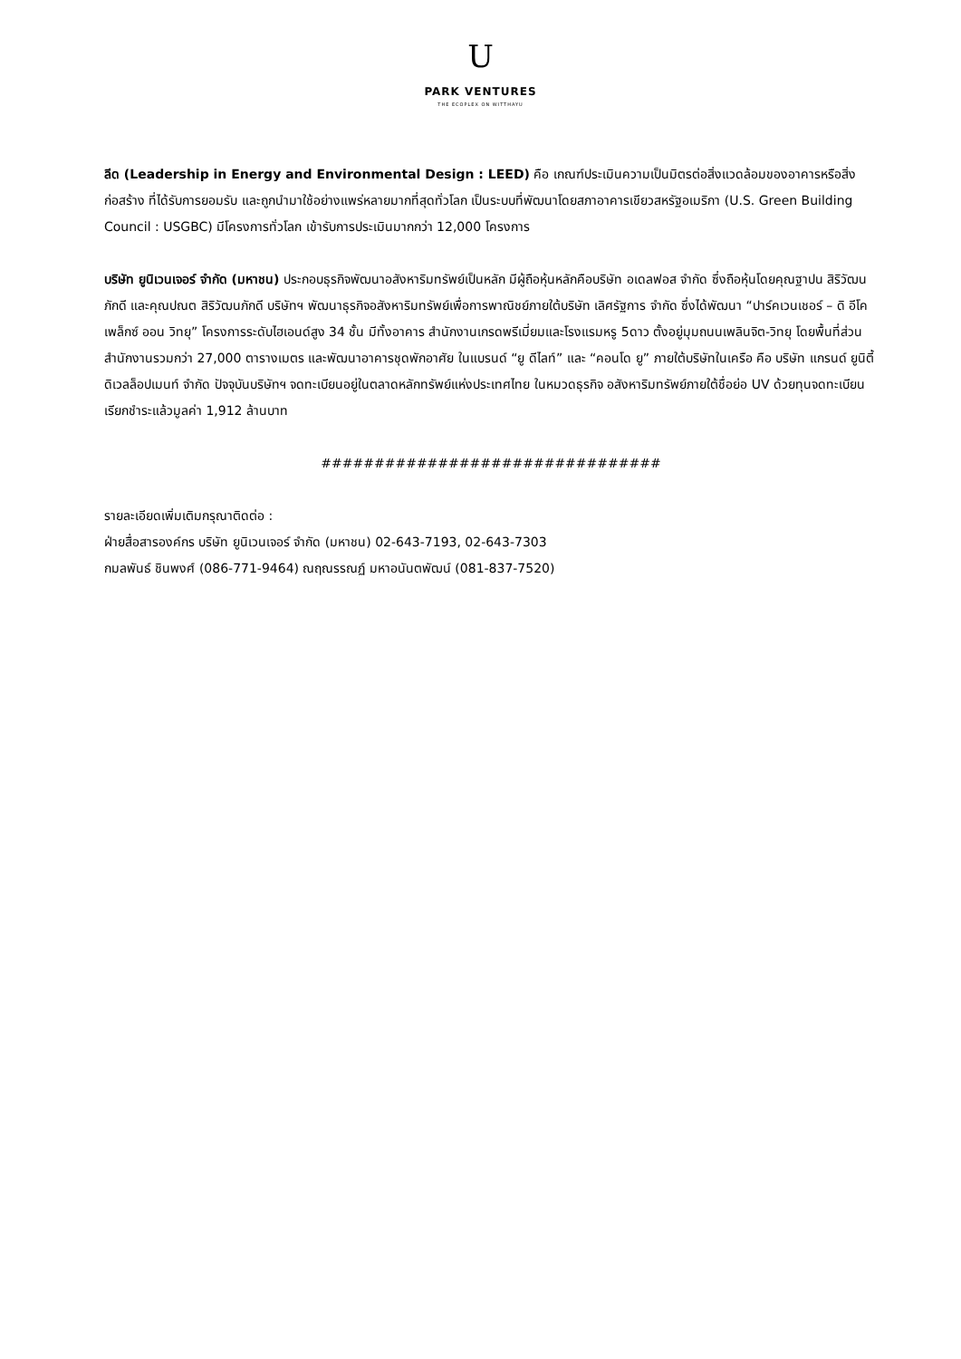U
PARK VENTURES
THE ECOPLEX ON WITTHAYU
ลีด (Leadership in Energy and Environmental Design : LEED) คือ เกณฑ์ประเมินความเป็นมิตรต่อสิ่งแวดล้อมของอาคารหรือสิ่งก่อสร้าง ที่ได้รับการยอมรับ และถูกนำมาใช้อย่างแพร่หลายมากที่สุดทั่วโลก เป็นระบบที่พัฒนาโดยสภาอาคารเขียวสหรัฐอเมริกา (U.S. Green Building Council : USGBC) มีโครงการทั่วโลก เข้ารับการประเมินมากกว่า 12,000 โครงการ
บริษัท ยูนิเวนเจอร์ จำกัด (มหาชน) ประกอบธุรกิจพัฒนาอสังหาริมทรัพย์เป็นหลัก มีผู้ถือหุ้นหลักคือบริษัท อเดลฟอส จำกัด ซึ่งถือหุ้นโดยคุณฐาปน สิริวัฒนภักดี และคุณปณต สิริวัฒนภักดี บริษัทฯ พัฒนาธุรกิจอสังหาริมทรัพย์เพื่อการพาณิชย์ภายใต้บริษัท เลิศรัฐการ จำกัด ซึ่งได้พัฒนา “ปาร์คเวนเชอร์ – ดิ อีโคเพล็กซ์ ออน วิทยุ” โครงการระดับไฮเอนด์สูง 34 ชั้น มีทั้งอาคาร สำนักงานเกรดพรีเมี่ยมและโรงแรมหรู 5ดาว ตั้งอยู่มุมถนนเพลินจิต-วิทยุ โดยพื้นที่ส่วนสำนักงานรวมกว่า 27,000 ตารางเมตร และพัฒนาอาคารชุดพักอาศัย ในแบรนด์ “ยู ดีไลท์” และ “คอนโด ยู” ภายใต้บริษัทในเครือ คือ บริษัท แกรนด์ ยูนิตี้ ดิเวลล็อปเมนท์ จำกัด ปัจจุบันบริษัทฯ จดทะเบียนอยู่ในตลาดหลักทรัพย์แห่งประเทศไทย ในหมวดธุรกิจ อสังหาริมทรัพย์ภายใต้ชื่อย่อ UV ด้วยทุนจดทะเบียนเรียกชำระแล้วมูลค่า 1,912 ล้านบาท
################################
รายละเอียดเพิ่มเติมกรุณาติดต่อ :
ฝ่ายสื่อสารองค์กร บริษัท ยูนิเวนเจอร์ จำกัด (มหาชน) 02-643-7193, 02-643-7303
กมลพันธ์ ชินพงศ์ (086-771-9464) ณฤณรรณฏ์ มหาอนันตพัฒน์ (081-837-7520)